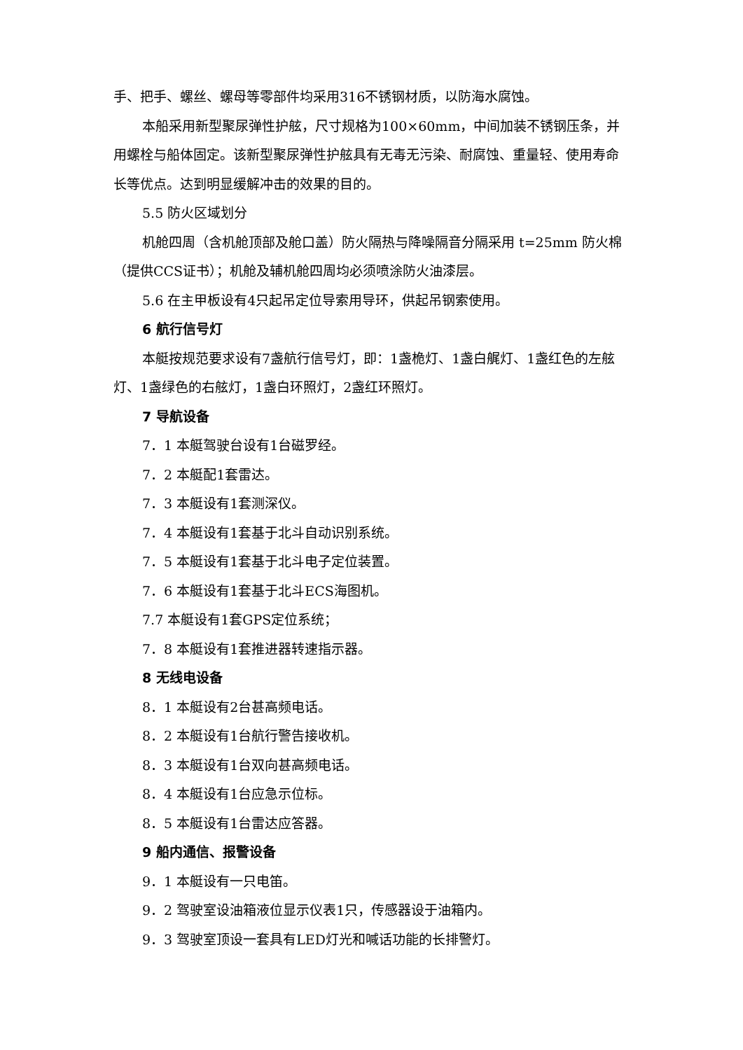手、把手、螺丝、螺母等零部件均采用316不锈钢材质，以防海水腐蚀。
本船采用新型聚尿弹性护舷，尺寸规格为100×60mm，中间加装不锈钢压条，并用螺栓与船体固定。该新型聚尿弹性护舷具有无毒无污染、耐腐蚀、重量轻、使用寿命长等优点。达到明显缓解冲击的效果的目的。
5.5 防火区域划分
机舱四周（含机舱顶部及舱口盖）防火隔热与降噪隔音分隔采用 t=25mm 防火棉（提供CCS证书）；机舱及辅机舱四周均必须喷涂防火油漆层。
5.6 在主甲板设有4只起吊定位导索用导环，供起吊钢索使用。
6 航行信号灯
本艇按规范要求设有7盏航行信号灯，即：1盏桅灯、1盏白艉灯、1盏红色的左舷灯、1盏绿色的右舷灯，1盏白环照灯，2盏红环照灯。
7 导航设备
7．1 本艇驾驶台设有1台磁罗经。
7．2 本艇配1套雷达。
7．3 本艇设有1套测深仪。
7．4 本艇设有1套基于北斗自动识别系统。
7．5 本艇设有1套基于北斗电子定位装置。
7．6 本艇设有1套基于北斗ECS海图机。
7.7 本艇设有1套GPS定位系统；
7．8 本艇设有1套推进器转速指示器。
8 无线电设备
8．1 本艇设有2台甚高频电话。
8．2 本艇设有1台航行警告接收机。
8．3 本艇设有1台双向甚高频电话。
8．4 本艇设有1台应急示位标。
8．5 本艇设有1台雷达应答器。
9 船内通信、报警设备
9．1 本艇设有一只电笛。
9．2 驾驶室设油箱液位显示仪表1只，传感器设于油箱内。
9．3 驾驶室顶设一套具有LED灯光和喊话功能的长排警灯。